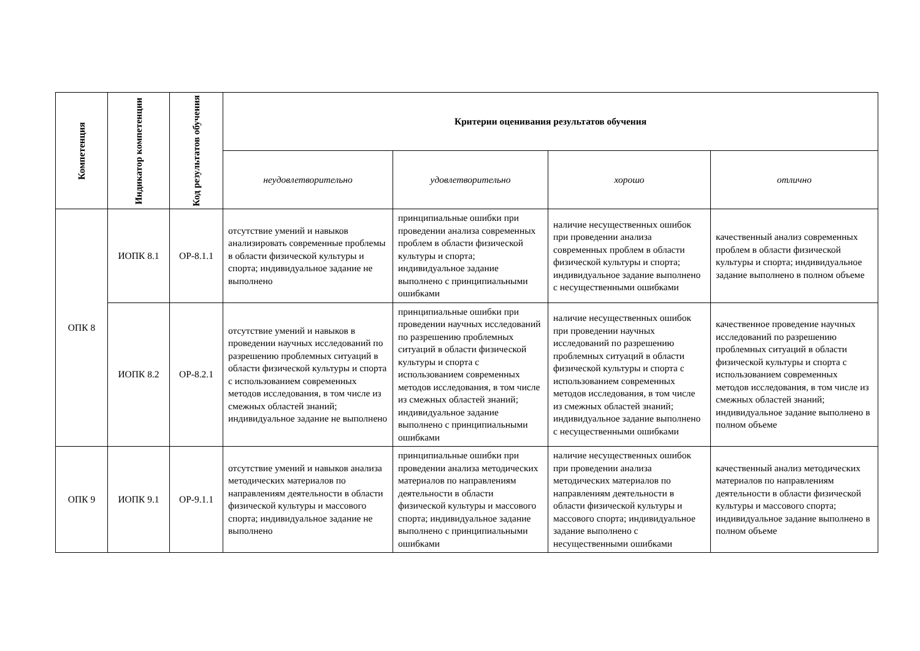| Компетенция | Индикатор компетенции | Код результатов обучения | Критерии оценивания результатов обучения | | | |
| --- | --- | --- | --- | --- | --- | --- |
| | | | неудовлетворительно | удовлетворительно | хорошо | отлично |
| ОПК 8 | ИОПК 8.1 | ОР-8.1.1 | отсутствие умений и навыков анализировать современные проблемы в области физической культуры и спорта; индивидуальное задание не выполнено | принципиальные ошибки при проведении анализа современных проблем в области физической культуры и спорта; индивидуальное задание выполнено с принципиальными ошибками | наличие несущественных ошибок при проведении анализа современных проблем в области физической культуры и спорта; индивидуальное задание выполнено с несущественными ошибками | качественный анализ современных проблем в области физической культуры и спорта; индивидуальное задание выполнено в полном объеме |
| | ИОПК 8.2 | ОР-8.2.1 | отсутствие умений и навыков в проведении научных исследований по разрешению проблемных ситуаций в области физической культуры и спорта с использованием современных методов исследования, в том числе из смежных областей знаний; индивидуальное задание не выполнено | принципиальные ошибки при проведении научных исследований по разрешению проблемных ситуаций в области физической культуры и спорта с использованием современных методов исследования, в том числе из смежных областей знаний; индивидуальное задание выполнено с принципиальными ошибками | наличие несущественных ошибок при проведении научных исследований по разрешению проблемных ситуаций в области физической культуры и спорта с использованием современных методов исследования, в том числе из смежных областей знаний; индивидуальное задание выполнено с несущественными ошибками | качественное проведение научных исследований по разрешению проблемных ситуаций в области физической культуры и спорта с использованием современных методов исследования, в том числе из смежных областей знаний; индивидуальное задание выполнено в полном объеме |
| ОПК 9 | ИОПК 9.1 | ОР-9.1.1 | отсутствие умений и навыков анализа методических материалов по направлениям деятельности в области физической культуры и массового спорта; индивидуальное задание не выполнено | принципиальные ошибки при проведении анализа методических материалов по направлениям деятельности в области физической культуры и массового спорта; индивидуальное задание выполнено с принципиальными ошибками | наличие несущественных ошибок при проведении анализа методических материалов по направлениям деятельности в области физической культуры и массового спорта; индивидуальное задание выполнено с несущественными ошибками | качественный анализ методических материалов по направлениям деятельности в области физической культуры и массового спорта; индивидуальное задание выполнено в полном объеме |